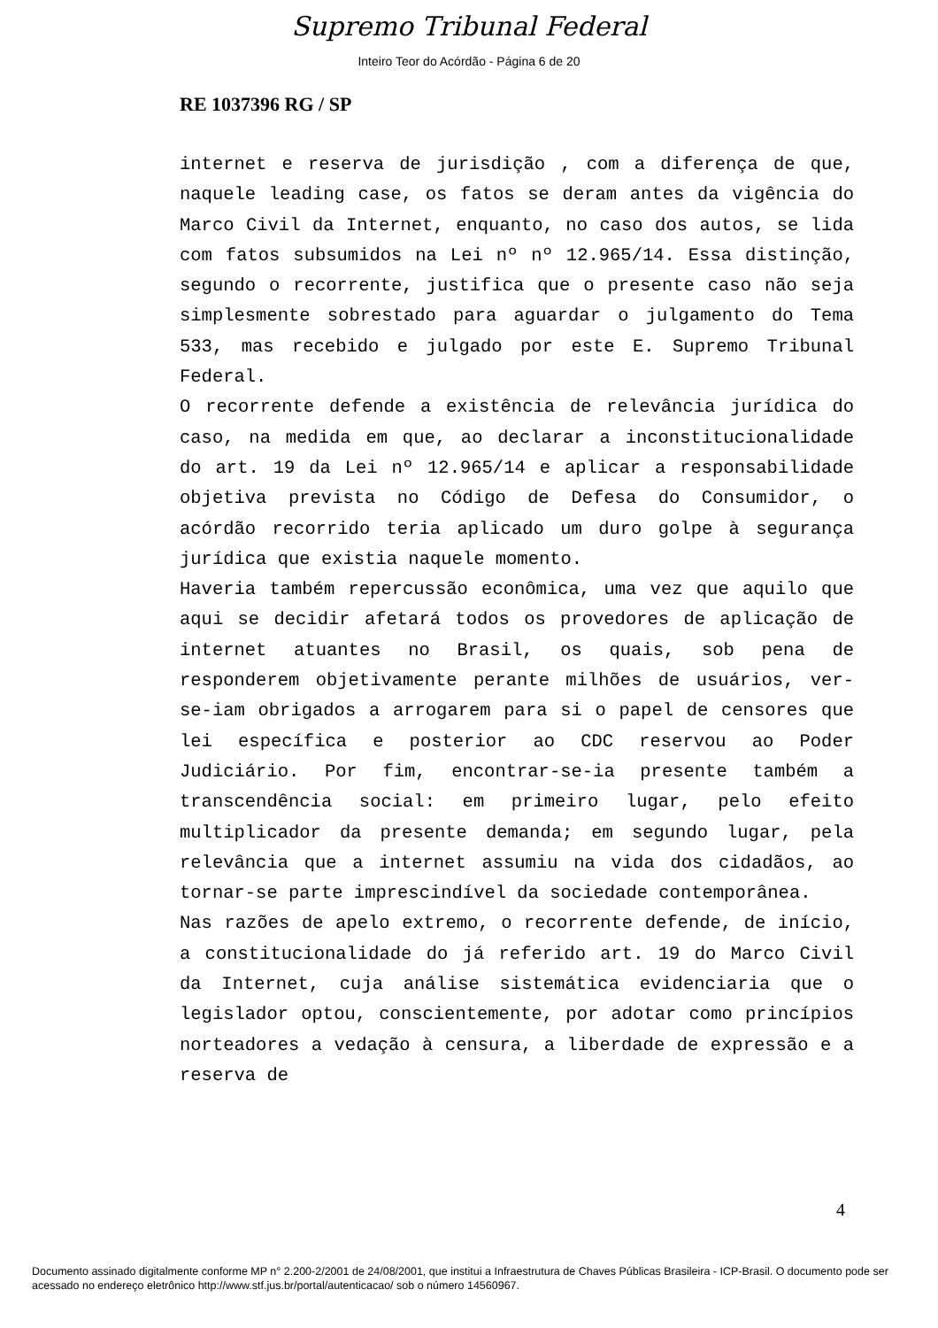Supremo Tribunal Federal
Inteiro Teor do Acórdão - Página 6 de 20
RE 1037396 RG / SP
internet e reserva de jurisdição , com a diferença de que, naquele leading case, os fatos se deram antes da vigência do Marco Civil da Internet, enquanto, no caso dos autos, se lida com fatos subsumidos na Lei nº nº 12.965/14. Essa distinção, segundo o recorrente, justifica que o presente caso não seja simplesmente sobrestado para aguardar o julgamento do Tema 533, mas recebido e julgado por este E. Supremo Tribunal Federal.
O recorrente defende a existência de relevância jurídica do caso, na medida em que, ao declarar a inconstitucionalidade do art. 19 da Lei nº 12.965/14 e aplicar a responsabilidade objetiva prevista no Código de Defesa do Consumidor, o acórdão recorrido teria aplicado um duro golpe à segurança jurídica que existia naquele momento.
Haveria também repercussão econômica, uma vez que aquilo que aqui se decidir afetará todos os provedores de aplicação de internet atuantes no Brasil, os quais, sob pena de responderem objetivamente perante milhões de usuários, ver-se-iam obrigados a arrogarem para si o papel de censores que lei específica e posterior ao CDC reservou ao Poder Judiciário. Por fim, encontrar-se-ia presente também a transcendência social: em primeiro lugar, pelo efeito multiplicador da presente demanda; em segundo lugar, pela relevância que a internet assumiu na vida dos cidadãos, ao tornar-se parte imprescindível da sociedade contemporânea.
Nas razões de apelo extremo, o recorrente defende, de início, a constitucionalidade do já referido art. 19 do Marco Civil da Internet, cuja análise sistemática evidenciaria que o legislador optou, conscientemente, por adotar como princípios norteadores a vedação à censura, a liberdade de expressão e a reserva de
4
Documento assinado digitalmente conforme MP n° 2.200-2/2001 de 24/08/2001, que institui a Infraestrutura de Chaves Públicas Brasileira - ICP-Brasil. O documento pode ser acessado no endereço eletrônico http://www.stf.jus.br/portal/autenticacao/ sob o número 14560967.